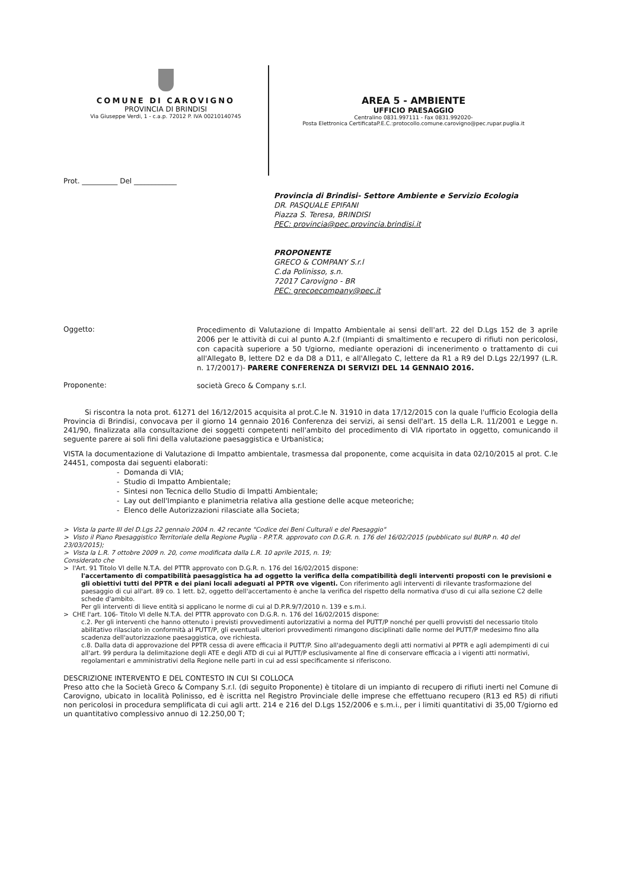COMUNE DI CAROVIGNO
PROVINCIA DI BRINDISI
Via Giuseppe Verdi, 1 - c.a.p. 72012 P. IVA 00210140745
AREA 5 - AMBIENTE
UFFICIO PAESAGGIO
Centralino 0831.997111 - Fax 0831.992020-
Posta Elettronica CertificataP.E.C.:protocollo.comune.carovigno@pec.rupar.puglia.it
Prot. __________ Del ____________
Provincia di Brindisi- Settore Ambiente e Servizio Ecologia
DR. PASQUALE EPIFANI
Piazza S. Teresa, BRINDISI
PEC: provincia@pec.provincia.brindisi.it
PROPONENTE
GRECO & COMPANY S.r.l
C.da Polinisso, s.n.
72017 Carovigno - BR
PEC: grecoecompany@pec.it
Oggetto:
Procedimento di Valutazione di Impatto Ambientale ai sensi dell'art. 22 del D.Lgs 152 de 3 aprile 2006 per le attività di cui al punto A.2.f (Impianti di smaltimento e recupero di rifiuti non pericolosi, con capacità superiore a 50 t/giorno, mediante operazioni di incenerimento o trattamento di cui all'Allegato B, lettere D2 e da D8 a D11, e all'Allegato C, lettere da R1 a R9 del D.Lgs 22/1997 (L.R. n. 17/20017)- PARERE CONFERENZA DI SERVIZI DEL 14 GENNAIO 2016.
Proponente:
società Greco & Company s.r.l.
   Si riscontra la nota prot. 61271 del 16/12/2015 acquisita al prot.C.le N. 31910 in data 17/12/2015 con la quale l'ufficio Ecologia della Provincia di Brindisi, convocava per il giorno 14 gennaio 2016 Conferenza dei servizi, ai sensi dell'art. 15 della L.R. 11/2001 e Legge n. 241/90, finalizzata alla consultazione dei soggetti competenti nell'ambito del procedimento di VIA riportato in oggetto, comunicando il seguente parere ai soli fini della valutazione paesaggistica e Urbanistica;
VISTA la documentazione di Valutazione di Impatto ambientale, trasmessa dal proponente, come acquisita in data 02/10/2015 al prot. C.le 24451, composta dai seguenti elaborati:
- Domanda di VIA;
- Studio di Impatto Ambientale;
- Sintesi non Tecnica dello Studio di Impatti Ambientale;
- Lay out dell'Impianto e planimetria relativa alla gestione delle acque meteoriche;
- Elenco delle Autorizzazioni rilasciate alla Societa;
> Vista la parte III del D.Lgs 22 gennaio 2004 n. 42 recante "Codice dei Beni Culturali e del Paesaggio"
> Visto il Piano Paesaggistico Territoriale della Regione Puglia - P.P.T.R. approvato con D.G.R. n. 176 del 16/02/2015 (pubblicato sul BURP n. 40 del 23/03/2015);
> Vista la L.R. 7 ottobre 2009 n. 20, come modificata dalla L.R. 10 aprile 2015, n. 19;
Considerato che
> l'Art. 91 Titolo VI delle N.T.A. del PTTR approvato con D.G.R. n. 176 del 16/02/2015 dispone:
l'accertamento di compatibilità paesaggistica ha ad oggetto la verifica della compatibilità degli interventi proposti con le previsioni e gli obiettivi tutti del PPTR e dei piani locali adeguati al PPTR ove vigenti. Con riferimento agli interventi di rilevante trasformazione del paesaggio di cui all'art. 89 co. 1 lett. b2, oggetto dell'accertamento è anche la verifica del rispetto della normativa d'uso di cui alla sezione C2 delle schede d'ambito.
Per gli interventi di lieve entità si applicano le norme di cui al D.P.R.9/7/2010 n. 139 e s.m.i.
> CHE l'art. 106- Titolo VI delle N.T.A. del PTTR approvato con D.G.R. n. 176 del 16/02/2015 dispone:
c.2. Per gli interventi che hanno ottenuto i previsti provvedimenti autorizzativi a norma del PUTT/P nonché per quelli provvisti del necessario titolo abilitativo rilasciato in conformità al PUTT/P, gli eventuali ulteriori provvedimenti rimangono disciplinati dalle norme del PUTT/P medesimo fino alla scadenza dell'autorizzazione paesaggistica, ove richiesta.
c.8. Dalla data di approvazione del PPTR cessa di avere efficacia il PUTT/P. Sino all'adeguamento degli atti normativi al PPTR e agli adempimenti di cui all'art. 99 perdura la delimitazione degli ATE e degli ATD di cui al PUTT/P esclusivamente al fine di conservare efficacia a i vigenti atti normativi, regolamentari e amministrativi della Regione nelle parti in cui ad essi specificamente si riferiscono.
DESCRIZIONE INTERVENTO E DEL CONTESTO IN CUI SI COLLOCA
Preso atto che la Società Greco & Company S.r.l. (di seguito Proponente) è titolare di un impianto di recupero di rifiuti inerti nel Comune di Carovigno, ubicato in località Polinisso, ed è iscritta nel Registro Provinciale delle imprese che effettuano recupero (R13 ed R5) di rifiuti non pericolosi in procedura semplificata di cui agli artt. 214 e 216 del D.Lgs 152/2006 e s.m.i., per i limiti quantitativi di 35,00 T/giorno ed un quantitativo complessivo annuo di 12.250,00 T;